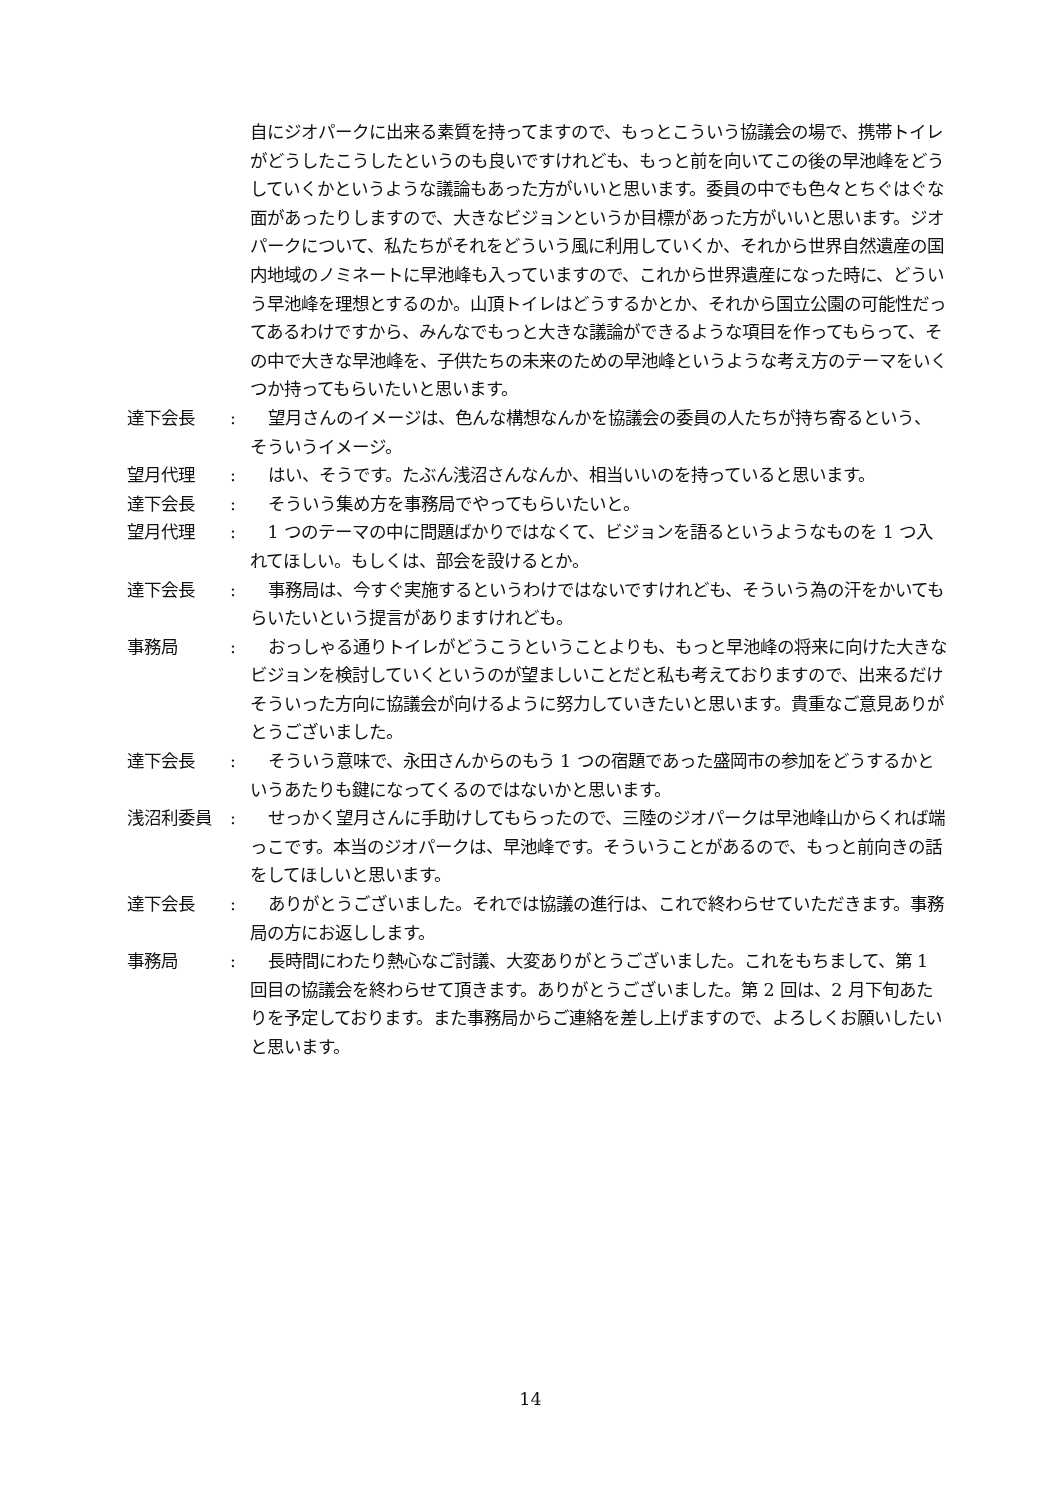自にジオパークに出来る素質を持ってますので、もっとこういう協議会の場で、携帯トイレがどうしたこうしたというのも良いですけれども、もっと前を向いてこの後の早池峰をどうしていくかというような議論もあった方がいいと思います。委員の中でも色々とちぐはぐな面があったりしますので、大きなビジョンというか目標があった方がいいと思います。ジオパークについて、私たちがそれをどういう風に利用していくか、それから世界自然遺産の国内地域のノミネートに早池峰も入っていますので、これから世界遺産になった時に、どういう早池峰を理想とするのか。山頂トイレはどうするかとか、それから国立公園の可能性だってあるわけですから、みんなでもっと大きな議論ができるような項目を作ってもらって、その中で大きな早池峰を、子供たちの未来のための早池峰というような考え方のテーマをいくつか持ってもらいたいと思います。
達下会長 : 望月さんのイメージは、色んな構想なんかを協議会の委員の人たちが持ち寄るという、そういうイメージ。
望月代理 : はい、そうです。たぶん浅沼さんなんか、相当いいのを持っていると思います。
達下会長 : そういう集め方を事務局でやってもらいたいと。
望月代理 : 1 つのテーマの中に問題ばかりではなくて、ビジョンを語るというようなものを 1 つ入れてほしい。もしくは、部会を設けるとか。
達下会長 : 事務局は、今すぐ実施するというわけではないですけれども、そういう為の汗をかいてもらいたいという提言がありますけれども。
事務局 : おっしゃる通りトイレがどうこうということよりも、もっと早池峰の将来に向けた大きなビジョンを検討していくというのが望ましいことだと私も考えておりますので、出来るだけそういった方向に協議会が向けるように努力していきたいと思います。貴重なご意見ありがとうございました。
達下会長 : そういう意味で、永田さんからのもう 1 つの宿題であった盛岡市の参加をどうするかというあたりも鍵になってくるのではないかと思います。
浅沼利委員 : せっかく望月さんに手助けしてもらったので、三陸のジオパークは早池峰山からくれば端っこです。本当のジオパークは、早池峰です。そういうことがあるので、もっと前向きの話をしてほしいと思います。
達下会長 : ありがとうございました。それでは協議の進行は、これで終わらせていただきます。事務局の方にお返しします。
事務局 : 長時間にわたり熱心なご討議、大変ありがとうございました。これをもちまして、第 1 回目の協議会を終わらせて頂きます。ありがとうございました。第 2 回は、2 月下旬あたりを予定しております。また事務局からご連絡を差し上げますので、よろしくお願いしたいと思います。
14